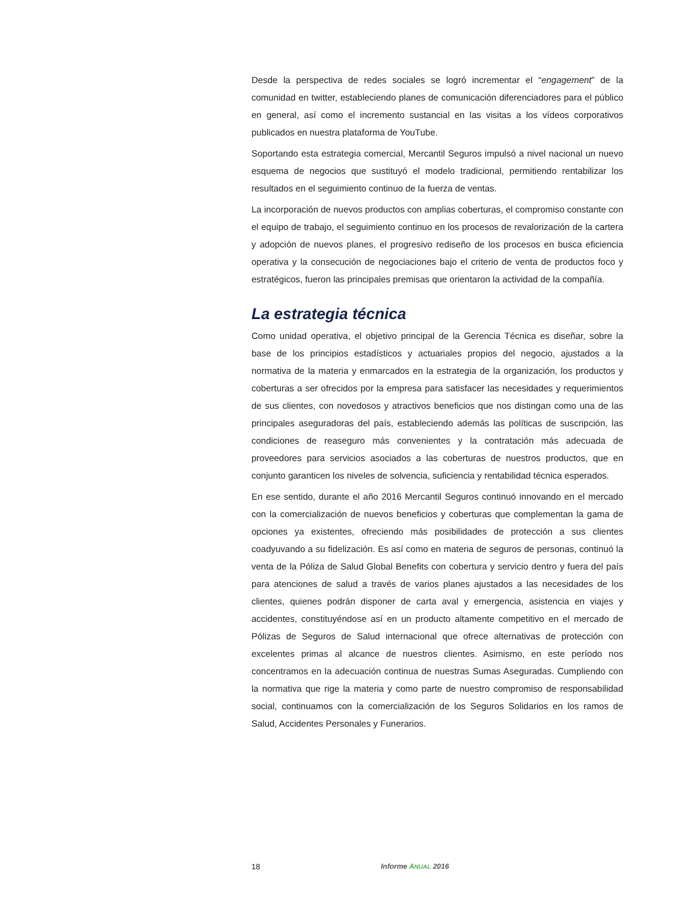Desde la perspectiva de redes sociales se logró incrementar el “engagement” de la comunidad en twitter, estableciendo planes de comunicación diferenciadores para el público en general, así como el incremento sustancial en las visitas a los vídeos corporativos publicados en nuestra plataforma de YouTube.
Soportando esta estrategia comercial, Mercantil Seguros impulsó a nivel nacional un nuevo esquema de negocios que sustituyó el modelo tradicional, permitiendo rentabilizar los resultados en el seguimiento continuo de la fuerza de ventas.
La incorporación de nuevos productos con amplias coberturas, el compromiso constante con el equipo de trabajo, el seguimiento continuo en los procesos de revalorización de la cartera y adopción de nuevos planes, el progresivo rediseño de los procesos en busca eficiencia operativa y la consecución de negociaciones bajo el criterio de venta de productos foco y estratégicos, fueron las principales premisas que orientaron la actividad de la compañía.
La estrategia técnica
Como unidad operativa, el objetivo principal de la Gerencia Técnica es diseñar, sobre la base de los principios estadísticos y actuariales propios del negocio, ajustados a la normativa de la materia y enmarcados en la estrategia de la organización, los productos y coberturas a ser ofrecidos por la empresa para satisfacer las necesidades y requerimientos de sus clientes, con novedosos y atractivos beneficios que nos distingan como una de las principales aseguradoras del país, estableciendo además las políticas de suscripción, las condiciones de reaseguro más convenientes y la contratación más adecuada de proveedores para servicios asociados a las coberturas de nuestros productos, que en conjunto garanticen los niveles de solvencia, suficiencia y rentabilidad técnica esperados.
En ese sentido, durante el año 2016 Mercantil Seguros continuó innovando en el mercado con la comercialización de nuevos beneficios y coberturas que complementan la gama de opciones ya existentes, ofreciendo más posibilidades de protección a sus clientes coadyuvando a su fidelización. Es así como en materia de seguros de personas, continuó la venta de la Póliza de Salud Global Benefits con cobertura y servicio dentro y fuera del país para atenciones de salud a través de varios planes ajustados a las necesidades de los clientes, quienes podrán disponer de carta aval y emergencia, asistencia en viajes y accidentes, constituyéndose así en un producto altamente competitivo en el mercado de Pólizas de Seguros de Salud internacional que ofrece alternativas de protección con excelentes primas al alcance de nuestros clientes. Asimismo, en este período nos concentramos en la adecuación continua de nuestras Sumas Aseguradas. Cumpliendo con la normativa que rige la materia y como parte de nuestro compromiso de responsabilidad social, continuamos con la comercialización de los Seguros Solidarios en los ramos de Salud, Accidentes Personales y Funerarios.
18 Informe ANUAL 2016